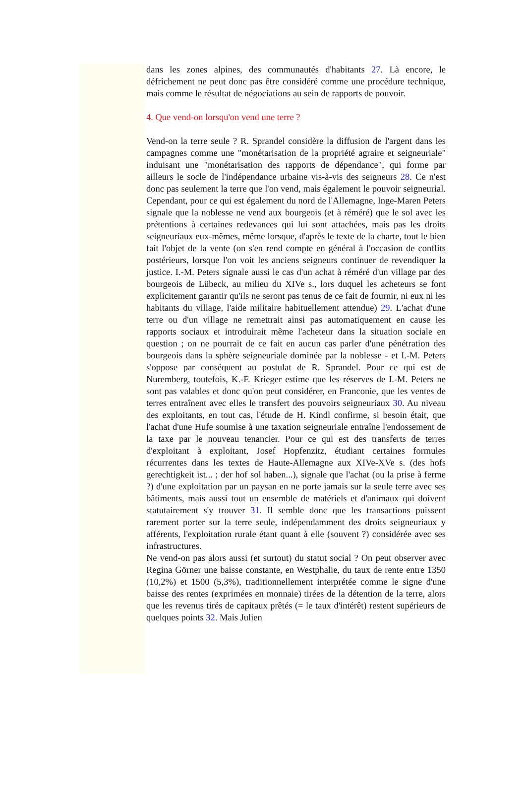dans les zones alpines, des communautés d'habitants 27. Là encore, le défrichement ne peut donc pas être considéré comme une procédure technique, mais comme le résultat de négociations au sein de rapports de pouvoir.
4. Que vend-on lorsqu'on vend une terre ?
Vend-on la terre seule ? R. Sprandel considère la diffusion de l'argent dans les campagnes comme une "monétarisation de la propriété agraire et seigneuriale" induisant une "monétarisation des rapports de dépendance", qui forme par ailleurs le socle de l'indépendance urbaine vis-à-vis des seigneurs 28. Ce n'est donc pas seulement la terre que l'on vend, mais également le pouvoir seigneurial. Cependant, pour ce qui est également du nord de l'Allemagne, Inge-Maren Peters signale que la noblesse ne vend aux bourgeois (et à réméré) que le sol avec les prétentions à certaines redevances qui lui sont attachées, mais pas les droits seigneuriaux eux-mêmes, même lorsque, d'après le texte de la charte, tout le bien fait l'objet de la vente (on s'en rend compte en général à l'occasion de conflits postérieurs, lorsque l'on voit les anciens seigneurs continuer de revendiquer la justice. I.-M. Peters signale aussi le cas d'un achat à réméré d'un village par des bourgeois de Lübeck, au milieu du XIVe s., lors duquel les acheteurs se font explicitement garantir qu'ils ne seront pas tenus de ce fait de fournir, ni eux ni les habitants du village, l'aide militaire habituellement attendue) 29. L'achat d'une terre ou d'un village ne remettrait ainsi pas automatiquement en cause les rapports sociaux et introduirait même l'acheteur dans la situation sociale en question ; on ne pourrait de ce fait en aucun cas parler d'une pénétration des bourgeois dans la sphère seigneuriale dominée par la noblesse - et I.-M. Peters s'oppose par conséquent au postulat de R. Sprandel. Pour ce qui est de Nuremberg, toutefois, K.-F. Krieger estime que les réserves de I.-M. Peters ne sont pas valables et donc qu'on peut considérer, en Franconie, que les ventes de terres entraînent avec elles le transfert des pouvoirs seigneuriaux 30. Au niveau des exploitants, en tout cas, l'étude de H. Kindl confirme, si besoin était, que l'achat d'une Hufe soumise à une taxation seigneuriale entraîne l'endossement de la taxe par le nouveau tenancier. Pour ce qui est des transferts de terres d'exploitant à exploitant, Josef Hopfenzitz, étudiant certaines formules récurrentes dans les textes de Haute-Allemagne aux XIVe-XVe s. (des hofs gerechtigkeit ist... ; der hof sol haben...), signale que l'achat (ou la prise à ferme ?) d'une exploitation par un paysan en ne porte jamais sur la seule terre avec ses bâtiments, mais aussi tout un ensemble de matériels et d'animaux qui doivent statutairement s'y trouver 31. Il semble donc que les transactions puissent rarement porter sur la terre seule, indépendamment des droits seigneuriaux y afférents, l'exploitation rurale étant quant à elle (souvent ?) considérée avec ses infrastructures.
Ne vend-on pas alors aussi (et surtout) du statut social ? On peut observer avec Regina Görner une baisse constante, en Westphalie, du taux de rente entre 1350 (10,2%) et 1500 (5,3%), traditionnellement interprétée comme le signe d'une baisse des rentes (exprimées en monnaie) tirées de la détention de la terre, alors que les revenus tirés de capitaux prêtés (= le taux d'intérêt) restent supérieurs de quelques points 32. Mais Julien